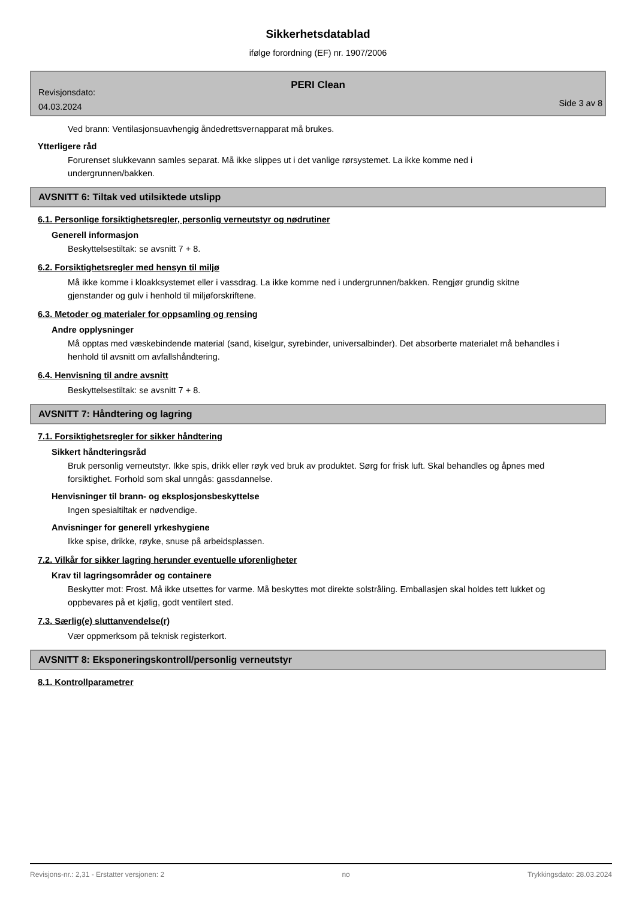Sikkerhetsdatablad
ifølge forordning (EF) nr. 1907/2006
Revisjonsdato:
04.03.2024
PERI Clean
Side 3 av 8
Ved brann: Ventilasjonsuavhengig åndedrettsvernapparat må brukes.
Ytterligere råd
Forurenset slukkevann samles separat. Må ikke slippes ut i det vanlige rørsystemet. La ikke komme ned i undergrunnen/bakken.
AVSNITT 6: Tiltak ved utilsiktede utslipp
6.1. Personlige forsiktighetsregler, personlig verneutstyr og nødrutiner
Generell informasjon
Beskyttelsestiltak: se avsnitt 7 + 8.
6.2. Forsiktighetsregler med hensyn til miljø
Må ikke komme i kloakksystemet eller i vassdrag. La ikke komme ned i undergrunnen/bakken. Rengjør grundig skitne gjenstander og gulv i henhold til miljøforskriftene.
6.3. Metoder og materialer for oppsamling og rensing
Andre opplysninger
Må opptas med væskebindende material (sand, kiselgur, syrebinder, universalbinder). Det absorberte materialet må behandles i henhold til avsnitt om avfallshåndtering.
6.4. Henvisning til andre avsnitt
Beskyttelsestiltak: se avsnitt 7 + 8.
AVSNITT 7: Håndtering og lagring
7.1. Forsiktighetsregler for sikker håndtering
Sikkert håndteringsråd
Bruk personlig verneutstyr. Ikke spis, drikk eller røyk ved bruk av produktet. Sørg for frisk luft. Skal behandles og åpnes med forsiktighet. Forhold som skal unngås: gassdannelse.
Henvisninger til brann- og eksplosjonsbeskyttelse
Ingen spesialtiltak er nødvendige.
Anvisninger for generell yrkeshygiene
Ikke spise, drikke, røyke, snuse på arbeidsplassen.
7.2. Vilkår for sikker lagring herunder eventuelle uforenligheter
Krav til lagringsområder og containere
Beskytter mot: Frost. Må ikke utsettes for varme. Må beskyttes mot direkte solstråling. Emballasjen skal holdes tett lukket og oppbevares på et kjølig, godt ventilert sted.
7.3. Særlig(e) sluttanvendelse(r)
Vær oppmerksom på teknisk registerkort.
AVSNITT 8: Eksponeringskontroll/personlig verneutstyr
8.1. Kontrollparametrer
Revisjons-nr.: 2,31 - Erstatter versjonen: 2 no Trykkingsdato: 28.03.2024